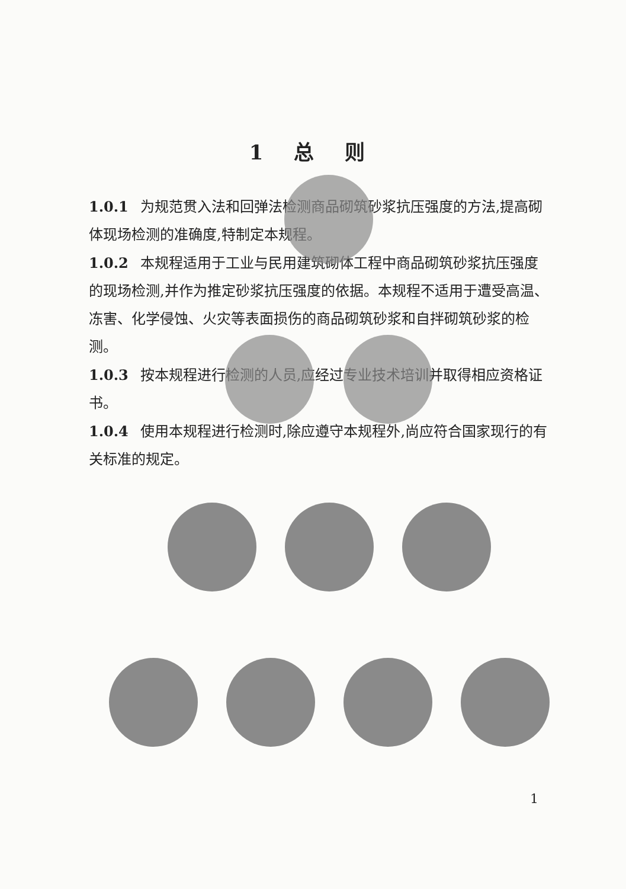1 总 则
1.0.1 为规范贯入法和回弹法检测商品砌筑砂浆抗压强度的方法,提高砌体现场检测的准确度,特制定本规程。
1.0.2 本规程适用于工业与民用建筑砌体工程中商品砌筑砂浆抗压强度的现场检测,并作为推定砂浆抗压强度的依据。本规程不适用于遭受高温、冻害、化学侵蚀、火灾等表面损伤的商品砌筑砂浆和自拌砌筑砂浆的检测。
1.0.3 按本规程进行检测的人员,应经过专业技术培训并取得相应资格证书。
1.0.4 使用本规程进行检测时,除应遵守本规程外,尚应符合国家现行的有关标准的规定。
1